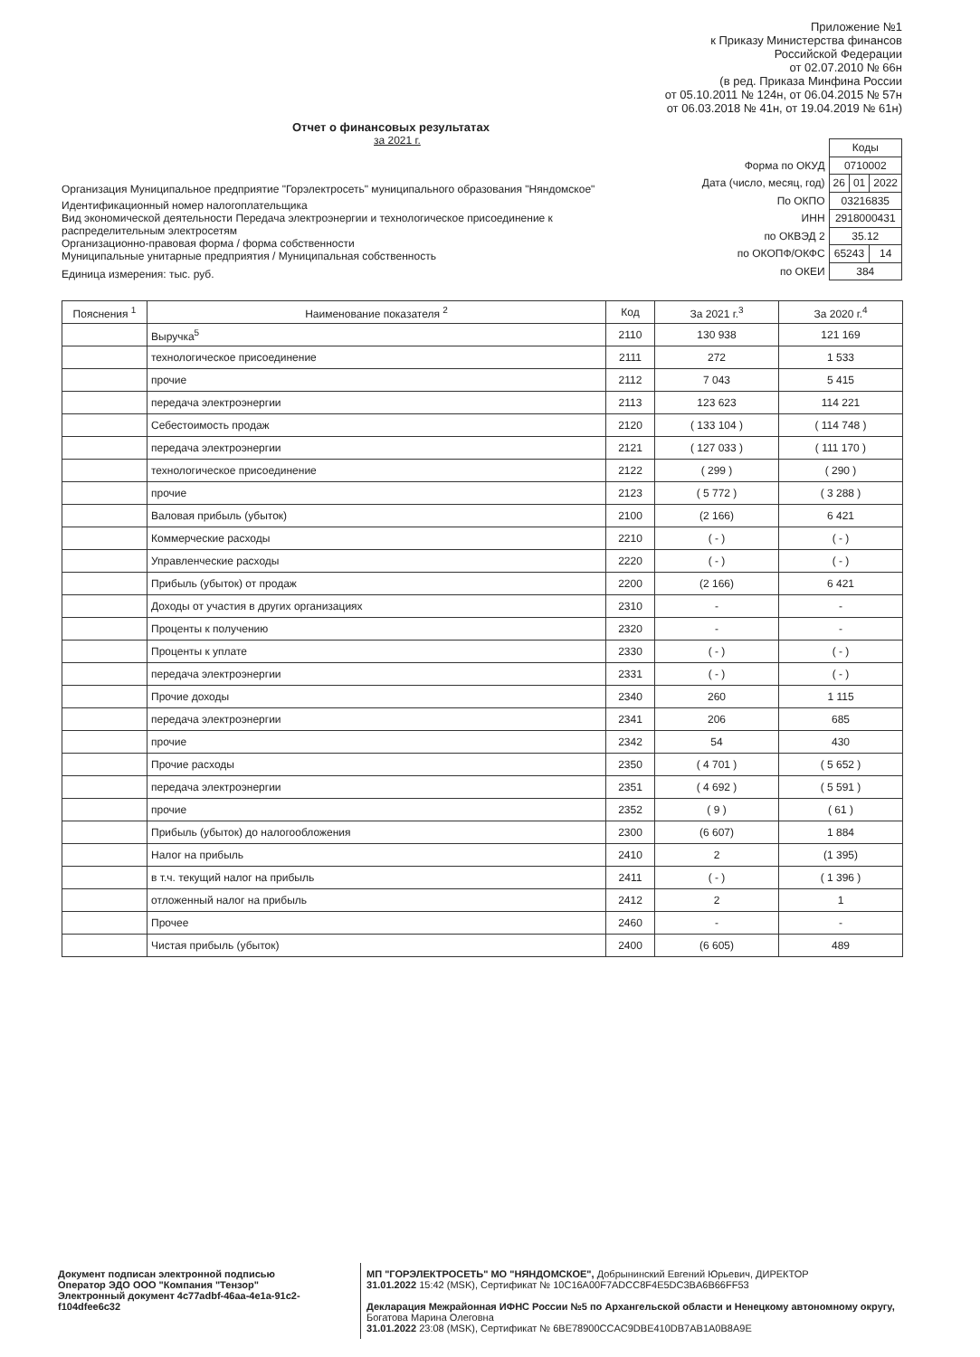Приложение №1
к Приказу Министерства финансов
Российской Федерации
от 02.07.2010 № 66н
(в ред. Приказа Минфина России
от 05.10.2011 № 124н, от 06.04.2015 № 57н
от 06.03.2018 № 41н, от 19.04.2019 № 61н)
Отчет о финансовых результатах
за 2021 г.
Организация Муниципальное предприятие "Горэлектросеть" муниципального образования "Няндомское"
Идентификационный номер налогоплательщика
Вид экономической деятельности Передача электроэнергии и технологическое присоединение к распределительным электросетям
Организационно-правовая форма / форма собственности
Муниципальные унитарные предприятия / Муниципальная собственность
Единица измерения: тыс. руб.
| | Коды | | |
| Форма по ОКУД | 0710002 | | |
| Дата (число, месяц, год) | 26 | 01 | 2022 |
| По ОКПО | 03216835 | | |
| ИНН | 2918000431 | | |
| по ОКВЭД 2 | 35.12 | | |
| по ОКОПФ/ОКФС | 65243 | | 14 |
| по ОКЕИ | 384 | | |
| Пояснения <sup>1</sup> | Наименование показателя <sup>2</sup> | Код | За 2021 г.<sup>3</sup> | За 2020 г.<sup>4</sup> |
| --- | --- | --- | --- | --- |
| | Выручка<sup>5</sup> | 2110 | 130 938 | 121 169 |
| | технологическое присоединение | 2111 | 272 | 1 533 |
| | прочие | 2112 | 7 043 | 5 415 |
| | передача электроэнергии | 2113 | 123 623 | 114 221 |
| | Себестоимость продаж | 2120 | ( 133 104 ) | ( 114 748 ) |
| | передача электроэнергии | 2121 | ( 127 033 ) | ( 111 170 ) |
| | технологическое присоединение | 2122 | ( 299 ) | ( 290 ) |
| | прочие | 2123 | ( 5 772 ) | ( 3 288 ) |
| | Валовая прибыль (убыток) | 2100 | (2 166) | 6 421 |
| | Коммерческие расходы | 2210 | ( - ) | ( - ) |
| | Управленческие расходы | 2220 | ( - ) | ( - ) |
| | Прибыль (убыток) от продаж | 2200 | (2 166) | 6 421 |
| | Доходы от участия в других организациях | 2310 | - | - |
| | Проценты к получению | 2320 | - | - |
| | Проценты к уплате | 2330 | ( - ) | ( - ) |
| | передача электроэнергии | 2331 | ( - ) | ( - ) |
| | Прочие доходы | 2340 | 260 | 1 115 |
| | передача электроэнергии | 2341 | 206 | 685 |
| | прочие | 2342 | 54 | 430 |
| | Прочие расходы | 2350 | ( 4 701 ) | ( 5 652 ) |
| | передача электроэнергии | 2351 | ( 4 692 ) | ( 5 591 ) |
| | прочие | 2352 | ( 9 ) | ( 61 ) |
| | Прибыль (убыток) до налогообложения | 2300 | (6 607) | 1 884 |
| | Налог на прибыль | 2410 | 2 | (1 395) |
| | в т.ч. текущий налог на прибыль | 2411 | ( - ) | ( 1 396 ) |
| | отложенный налог на прибыль | 2412 | 2 | 1 |
| | Прочее | 2460 | - | - |
| | Чистая прибыль (убыток) | 2400 | (6 605) | 489 |
Документ подписан электронной подписью
Оператор ЭДО ООО "Компания "Тензор"
Электронный документ 4c77adbf-46aa-4e1a-91c2-f104dfee6c32
МП "ГОРЭЛЕКТРОСЕТЬ" МО "НЯНДОМСКОЕ", Добрынинский Евгений Юрьевич, ДИРЕКТОР
31.01.2022 15:42 (MSK), Сертификат № 10C16A00F7ADCC8F4E5DC3BA6B66FF53
Декларация Межрайонная ИФНС России №5 по Архангельской области и Ненецкому автономному округу, Богатова Марина Олеговна
31.01.2022 23:08 (MSK), Сертификат № 6BE78900CCAC9DBE410DB7AB1A0B8A9E